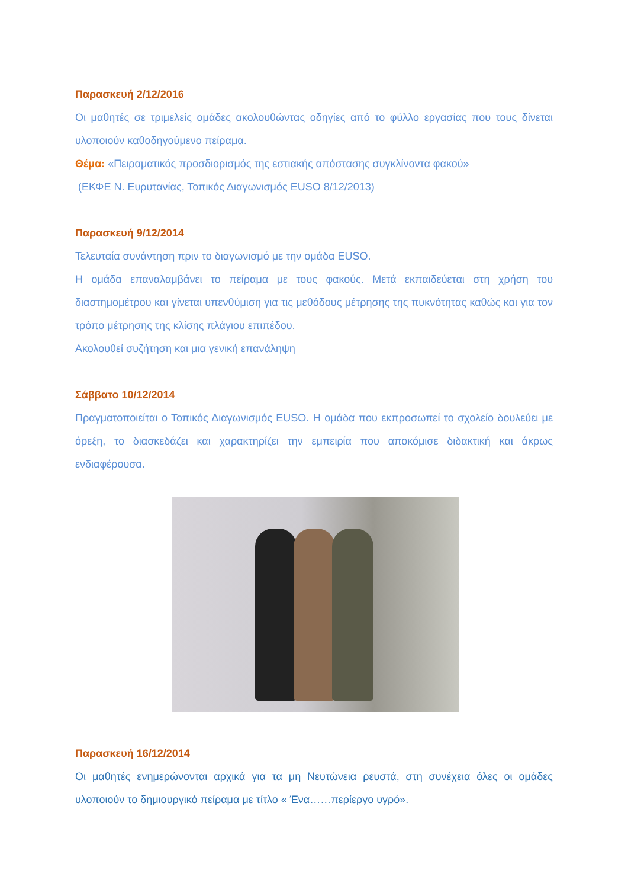Παρασκευή 2/12/2016
Οι μαθητές σε τριμελείς ομάδες ακολουθώντας οδηγίες από το φύλλο εργασίας που τους δίνεται υλοποιούν καθοδηγούμενο πείραμα.
Θέμα: «Πειραματικός προσδιορισμός της εστιακής απόστασης συγκλίνοντα φακού»
(ΕΚΦΕ Ν. Ευρυτανίας, Τοπικός Διαγωνισμός EUSO 8/12/2013)
Παρασκευή 9/12/2014
Τελευταία συνάντηση πριν το διαγωνισμό με την ομάδα EUSO.
Η ομάδα επαναλαμβάνει το πείραμα με τους φακούς. Μετά εκπαιδεύεται στη χρήση του διαστημομέτρου και γίνεται υπενθύμιση για τις μεθόδους μέτρησης της πυκνότητας καθώς και για τον τρόπο μέτρησης της κλίσης πλάγιου επιπέδου.
Ακολουθεί συζήτηση και μια γενική επανάληψη
Σάββατο 10/12/2014
Πραγματοποιείται ο Τοπικός Διαγωνισμός EUSO. Η ομάδα που εκπροσωπεί το σχολείο δουλεύει με όρεξη, το διασκεδάζει και χαρακτηρίζει την εμπειρία που αποκόμισε διδακτική και άκρως ενδιαφέρουσα.
Παρασκευή 16/12/2014
Οι μαθητές ενημερώνονται αρχικά για τα μη Νευτώνεια ρευστά, στη συνέχεια όλες οι ομάδες υλοποιούν το δημιουργικό πείραμα με τίτλο « Ένα……περίεργο υγρό».